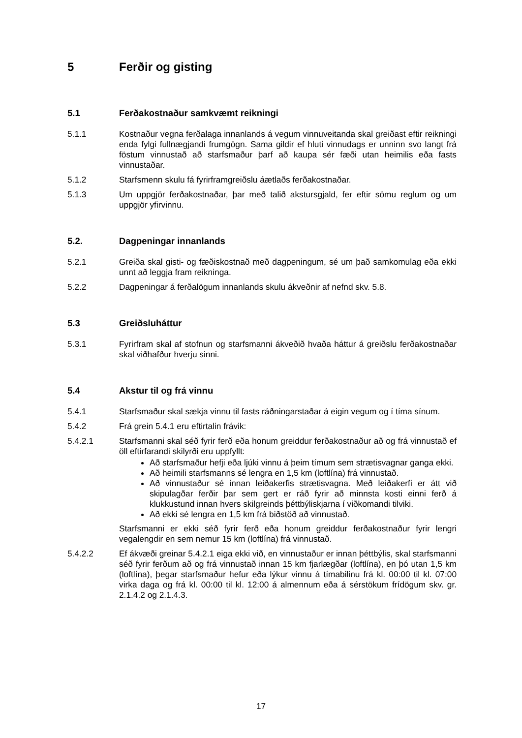5 Ferðir og gisting
5.1 Ferðakostnaður samkvæmt reikningi
5.1.1 Kostnaður vegna ferðalaga innanlands á vegum vinnuveitanda skal greiðast eftir reikningi enda fylgi fullnægjandi frumgögn. Sama gildir ef hluti vinnudags er unninn svo langt frá föstum vinnustað að starfsmaður þarf að kaupa sér fæði utan heimilis eða fasts vinnustaðar.
5.1.2 Starfsmenn skulu fá fyrirframgreiðslu áætlaðs ferðakostnaðar.
5.1.3 Um uppgjör ferðakostnaðar, þar með talið akstursgjald, fer eftir sömu reglum og um uppgjör yfirvinnu.
5.2. Dagpeningar innanlands
5.2.1 Greiða skal gisti- og fæðiskostnað með dagpeningum, sé um það samkomulag eða ekki unnt að leggja fram reikninga.
5.2.2 Dagpeningar á ferðalögum innanlands skulu ákveðnir af nefnd skv. 5.8.
5.3 Greiðsluháttur
5.3.1 Fyrirfram skal af stofnun og starfsmanni ákveðið hvaða háttur á greiðslu ferðakostnaðar skal viðhafður hverju sinni.
5.4 Akstur til og frá vinnu
5.4.1 Starfsmaður skal sækja vinnu til fasts ráðningarstaðar á eigin vegum og í tíma sínum.
5.4.2 Frá grein 5.4.1 eru eftirtalin frávik:
5.4.2.1 Starfsmanni skal séð fyrir ferð eða honum greiddur ferðakostnaður að og frá vinnustað ef öll eftirfarandi skilyrði eru uppfyllt:
Að starfsmaður hefji eða ljúki vinnu á þeim tímum sem strætisvagnar ganga ekki.
Að heimili starfsmanns sé lengra en 1,5 km (loftlína) frá vinnustað.
Að vinnustaður sé innan leiðakerfis strætisvagna. Með leiðakerfi er átt við skipulagðar ferðir þar sem gert er ráð fyrir að minnsta kosti einni ferð á klukkustund innan hvers skilgreinds þéttbýliskjarna í viðkomandi tilviki.
Að ekki sé lengra en 1,5 km frá biðstöð að vinnustað.
Starfsmanni er ekki séð fyrir ferð eða honum greiddur ferðakostnaður fyrir lengri vegalengdir en sem nemur 15 km (loftlína) frá vinnustað.
5.4.2.2 Ef ákvæði greinar 5.4.2.1 eiga ekki við, en vinnustaður er innan þéttbýlis, skal starfsmanni séð fyrir ferðum að og frá vinnustað innan 15 km fjarlægðar (loftlína), en þó utan 1,5 km (loftlína), þegar starfsmaður hefur eða lýkur vinnu á tímabilinu frá kl. 00:00 til kl. 07:00 virka daga og frá kl. 00:00 til kl. 12:00 á almennum eða á sérstökum frídögum skv. gr. 2.1.4.2 og 2.1.4.3.
17